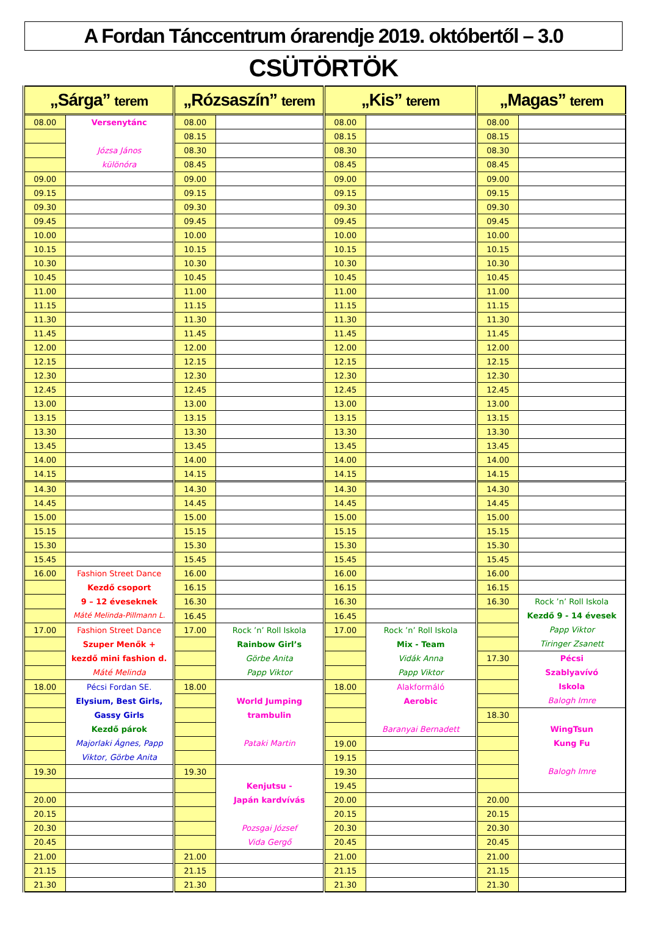A Fordan Tánccentrum órarendje 2019. októbertől – 3.0
CSÜTÖRTÖK
| „Sárga” terem | | „Rózsaszín” terem | | „Kis” terem | | „Magas” terem | |
| --- | --- | --- | --- | --- | --- | --- | --- |
| 08.00 | Versenytánc Józsa János különóra | 08.00 | | 08.00 | | 08.00 | |
| | | 08.15 | | 08.15 | | 08.15 | |
| | | 08.30 | | 08.30 | | 08.30 | |
| | | 08.45 | | 08.45 | | 08.45 | |
| 09.00 | | 09.00 | | 09.00 | | 09.00 | |
| 09.15 | | 09.15 | | 09.15 | | 09.15 | |
| 09.30 | | 09.30 | | 09.30 | | 09.30 | |
| 09.45 | | 09.45 | | 09.45 | | 09.45 | |
| 10.00 | | 10.00 | | 10.00 | | 10.00 | |
| 10.15 | | 10.15 | | 10.15 | | 10.15 | |
| 10.30 | | 10.30 | | 10.30 | | 10.30 | |
| 10.45 | | 10.45 | | 10.45 | | 10.45 | |
| 11.00 | | 11.00 | | 11.00 | | 11.00 | |
| 11.15 | | 11.15 | | 11.15 | | 11.15 | |
| 11.30 | | 11.30 | | 11.30 | | 11.30 | |
| 11.45 | | 11.45 | | 11.45 | | 11.45 | |
| 12.00 | | 12.00 | | 12.00 | | 12.00 | |
| 12.15 | | 12.15 | | 12.15 | | 12.15 | |
| 12.30 | | 12.30 | | 12.30 | | 12.30 | |
| 12.45 | | 12.45 | | 12.45 | | 12.45 | |
| 13.00 | | 13.00 | | 13.00 | | 13.00 | |
| 13.15 | | 13.15 | | 13.15 | | 13.15 | |
| 13.30 | | 13.30 | | 13.30 | | 13.30 | |
| 13.45 | | 13.45 | | 13.45 | | 13.45 | |
| 14.00 | | 14.00 | | 14.00 | | 14.00 | |
| 14.15 | | 14.15 | | 14.15 | | 14.15 | |
| 14.30 | | 14.30 | | 14.30 | | 14.30 | |
| 14.45 | | 14.45 | | 14.45 | | 14.45 | |
| 15.00 | | 15.00 | | 15.00 | | 15.00 | |
| 15.15 | | 15.15 | | 15.15 | | 15.15 | |
| 15.30 | | 15.30 | | 15.30 | | 15.30 | |
| 15.45 | | 15.45 | | 15.45 | | 15.45 | |
| 16.00 | Fashion Street Dance Kezdő csoport 9 – 12 éveseknek Máté Melinda-Pillmann L. | 16.00 | | 16.00 | | 16.00 | |
| | | 16.15 | | 16.15 | | 16.15 | |
| | | 16.30 | | 16.30 | | 16.30 | Rock ’n’ Roll Iskola Kezdő 9 - 14 évesek Papp Viktor Tiringer Zsanett |
| | | 16.45 | | 16.45 | | | |
| 17.00 | Fashion Street Dance Szuper Menők + kezdő mini fashion d. Máté Melinda | 17.00 | Rock ’n’ Roll Iskola Rainbow Girl’s Görbe Anita Papp Viktor | 17.00 | Rock ’n’ Roll Iskola Mix - Team Vidák Anna Papp Viktor | | |
| | | | | | | 17.30 | Pécsi Szablyavívó Iskola Balogh Imre |
| 18.00 | Pécsi Fordan SE. Elysium, Best Girls, Gassy Girls Kezdő párok Majorlaki Ágnes, Papp Viktor, Görbe Anita | 18.00 | World Jumping trambulin Pataki Martin | 18.00 | Alakformáló Aerobic Baranyai Bernadett | | |
| | | | | | | 18.30 | WingTsun Kung Fu Balogh Imre |
| | | | | 19.00 | | | |
| | | | | 19.15 | | | |
| 19.30 | | 19.30 | Kenjutsu - Japán kardvívás Pozsgai József Vida Gergő | 19.30 | | | |
| | | | | 19.45 | | | |
| 20.00 | | | | 20.00 | | 20.00 | |
| 20.15 | | | | 20.15 | | 20.15 | |
| 20.30 | | | | 20.30 | | 20.30 | |
| 20.45 | | | | 20.45 | | 20.45 | |
| 21.00 | | 21.00 | | 21.00 | | 21.00 | |
| 21.15 | | 21.15 | | 21.15 | | 21.15 | |
| 21.30 | | 21.30 | | 21.30 | | 21.30 | |